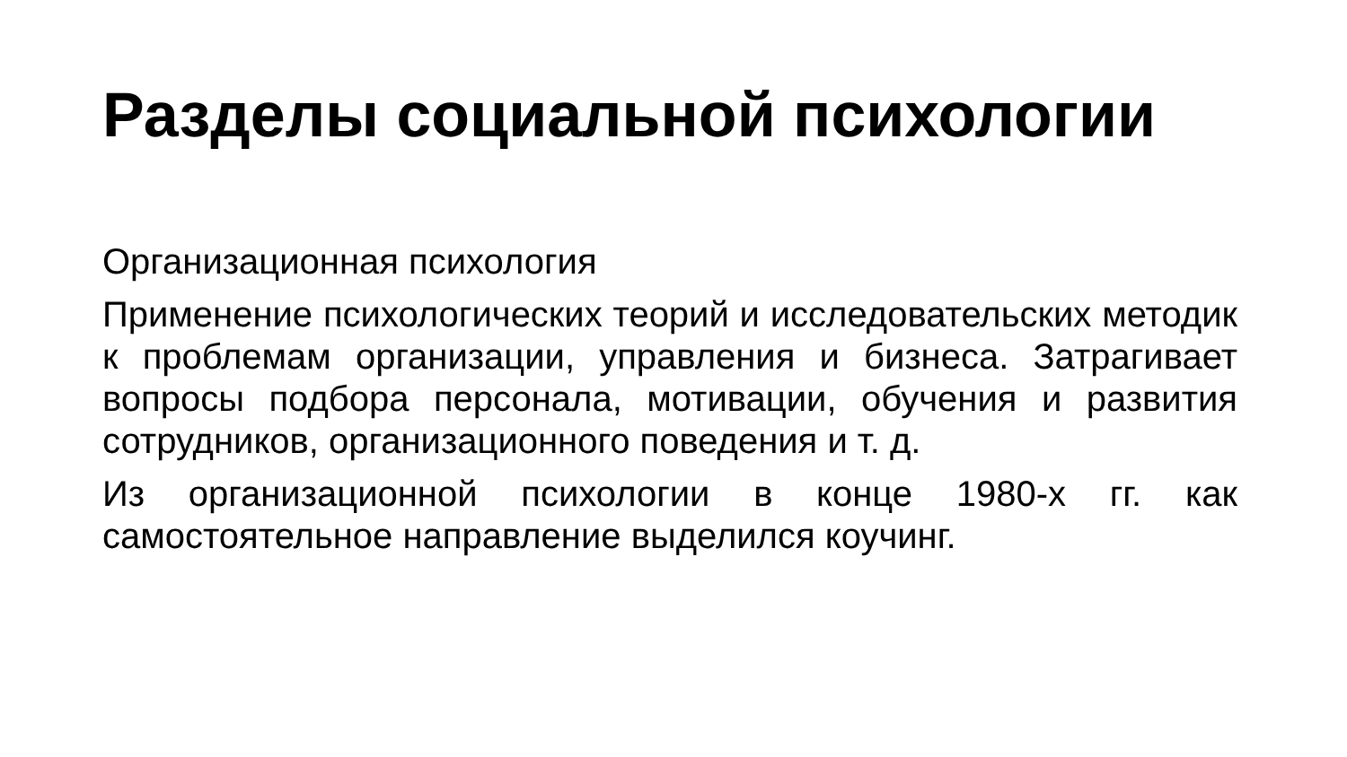Разделы социальной психологии
Организационная психология
Применение психологических теорий и исследовательских методик к проблемам организации, управления и бизнеса. Затрагивает вопросы подбора персонала, мотивации, обучения и развития сотрудников, организационного поведения и т. д.
Из организационной психологии в конце 1980-х гг. как самостоятельное направление выделился коучинг.